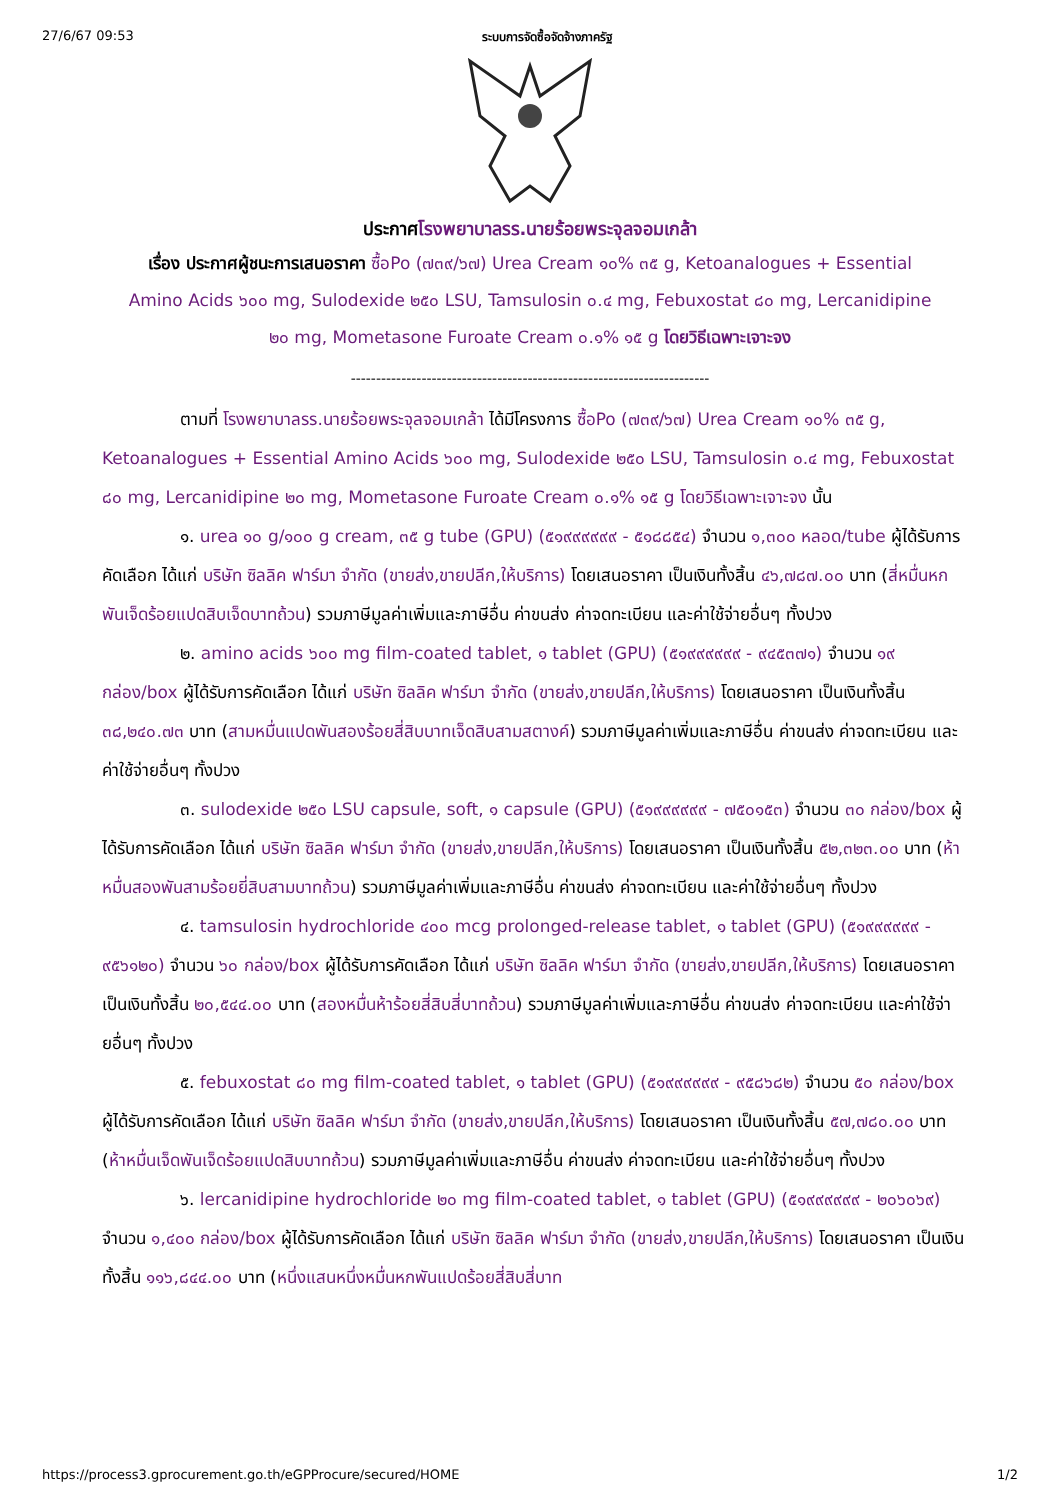27/6/67 09:53 ระบบการจัดซื้อจัดจ้างภาครัฐ
ประกาศโรงพยาบาลรร.นายร้อยพระจุลจอมเกล้า
เรื่อง ประกาศผู้ชนะการเสนอราคา ซื้อPo (๗๓๙/๖๗) Urea Cream ๑๐% ๓๕ g, Ketoanalogues + Essential Amino Acids ๖๐๐ mg, Sulodexide ๒๕๐ LSU, Tamsulosin ๐.๔ mg, Febuxostat ๘๐ mg, Lercanidipine ๒๐ mg, Mometasone Furoate Cream ๐.๑% ๑๕ g โดยวิธีเฉพาะเจาะจง
-----------------------------------------------------------------------
ตามที่ โรงพยาบาลรร.นายร้อยพระจุลจอมเกล้า ได้มีโครงการ ซื้อPo (๗๓๙/๖๗) Urea Cream ๑๐% ๓๕ g, Ketoanalogues + Essential Amino Acids ๖๐๐ mg, Sulodexide ๒๕๐ LSU, Tamsulosin ๐.๔ mg, Febuxostat ๘๐ mg, Lercanidipine ๒๐ mg, Mometasone Furoate Cream ๐.๑% ๑๕ g โดยวิธีเฉพาะเจาะจง นั้น
๑. urea ๑๐ g/๑๐๐ g cream, ๓๕ g tube (GPU) (๕๑๙๙๙๙๙๙ - ๕๑๘๘๕๔) จำนวน ๑,๓๐๐ หลอด/tube ผู้ได้รับการคัดเลือก ได้แก่ บริษัท ซิลลิค ฟาร์มา จำกัด (ขายส่ง,ขายปลีก,ให้บริการ) โดยเสนอราคา เป็นเงินทั้งสิ้น ๔๖,๗๘๗.๐๐ บาท (สี่หมื่นหกพันเจ็ดร้อยแปดสิบเจ็ดบาทถ้วน) รวมภาษีมูลค่าเพิ่มและภาษีอื่น ค่าขนส่ง ค่าจดทะเบียน และค่าใช้จ่ายอื่นๆ ทั้งปวง
๒. amino acids ๖๐๐ mg film-coated tablet, ๑ tablet (GPU) (๕๑๙๙๙๙๙๙ - ๙๔๕๓๗๑) จำนวน ๑๙ กล่อง/box ผู้ได้รับการคัดเลือก ได้แก่ บริษัท ซิลลิค ฟาร์มา จำกัด (ขายส่ง,ขายปลีก,ให้บริการ) โดยเสนอราคา เป็นเงินทั้งสิ้น ๓๘,๒๔๐.๗๓ บาท (สามหมื่นแปดพันสองร้อยสี่สิบบาทเจ็ดสิบสามสตางค์) รวมภาษีมูลค่าเพิ่มและภาษีอื่น ค่าขนส่ง ค่าจดทะเบียน และค่าใช้จ่ายอื่นๆ ทั้งปวง
๓. sulodexide ๒๕๐ LSU capsule, soft, ๑ capsule (GPU) (๕๑๙๙๙๙๙๙ - ๗๕๐๑๕๓) จำนวน ๓๐ กล่อง/box ผู้ได้รับการคัดเลือก ได้แก่ บริษัท ซิลลิค ฟาร์มา จำกัด (ขายส่ง,ขายปลีก,ให้บริการ) โดยเสนอราคา เป็นเงินทั้งสิ้น ๕๒,๓๒๓.๐๐ บาท (ห้าหมื่นสองพันสามร้อยยี่สิบสามบาทถ้วน) รวมภาษีมูลค่าเพิ่มและภาษีอื่น ค่าขนส่ง ค่าจดทะเบียน และค่าใช้จ่ายอื่นๆ ทั้งปวง
๔. tamsulosin hydrochloride ๔๐๐ mcg prolonged-release tablet, ๑ tablet (GPU) (๕๑๙๙๙๙๙๙ - ๙๕๖๑๒๐) จำนวน ๖๐ กล่อง/box ผู้ได้รับการคัดเลือก ได้แก่ บริษัท ซิลลิค ฟาร์มา จำกัด (ขายส่ง,ขายปลีก,ให้บริการ) โดยเสนอราคา เป็นเงินทั้งสิ้น ๒๐,๕๔๔.๐๐ บาท (สองหมื่นห้าร้อยสี่สิบสี่บาทถ้วน) รวมภาษีมูลค่าเพิ่มและภาษีอื่น ค่าขนส่ง ค่าจดทะเบียน และค่าใช้จ่ายอื่นๆ ทั้งปวง
๕. febuxostat ๘๐ mg film-coated tablet, ๑ tablet (GPU) (๕๑๙๙๙๙๙๙ - ๙๕๘๖๘๒) จำนวน ๕๐ กล่อง/box ผู้ได้รับการคัดเลือก ได้แก่ บริษัท ซิลลิค ฟาร์มา จำกัด (ขายส่ง,ขายปลีก,ให้บริการ) โดยเสนอราคา เป็นเงินทั้งสิ้น ๕๗,๗๘๐.๐๐ บาท (ห้าหมื่นเจ็ดพันเจ็ดร้อยแปดสิบบาทถ้วน) รวมภาษีมูลค่าเพิ่มและภาษีอื่น ค่าขนส่ง ค่าจดทะเบียน และค่าใช้จ่ายอื่นๆ ทั้งปวง
๖. lercanidipine hydrochloride ๒๐ mg film-coated tablet, ๑ tablet (GPU) (๕๑๙๙๙๙๙๙ - ๒๐๖๐๖๙) จำนวน ๑,๔๐๐ กล่อง/box ผู้ได้รับการคัดเลือก ได้แก่ บริษัท ซิลลิค ฟาร์มา จำกัด (ขายส่ง,ขายปลีก,ให้บริการ) โดยเสนอราคา เป็นเงินทั้งสิ้น ๑๑๖,๘๔๔.๐๐ บาท (หนึ่งแสนหนึ่งหมื่นหกพันแปดร้อยสี่สิบสี่บาท
https://process3.gprocurement.go.th/eGPProcure/secured/HOME 1/2